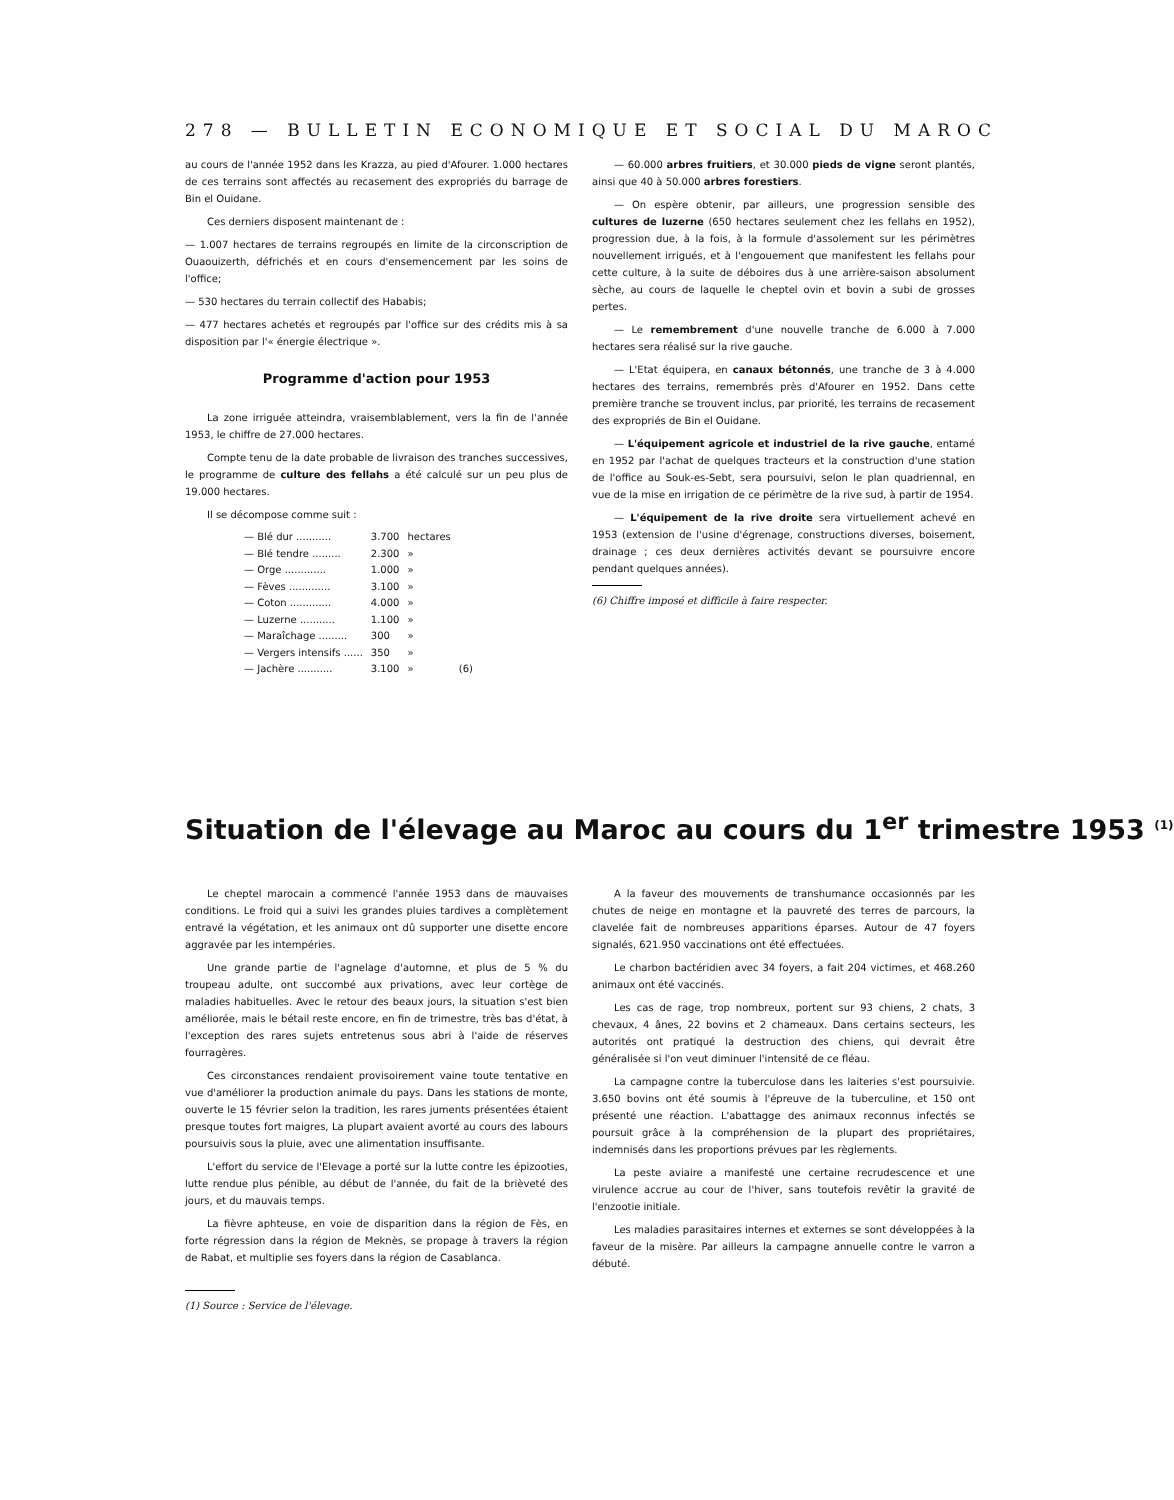278 — BULLETIN ECONOMIQUE ET SOCIAL DU MAROC
au cours de l'année 1952 dans les Krazza, au pied d'Afourer. 1.000 hectares de ces terrains sont affectés au recasement des expropriés du barrage de Bin el Ouidane.
Ces derniers disposent maintenant de :
— 1.007 hectares de terrains regroupés en limite de la circonscription de Ouaouizerth, défrichés et en cours d'ensemencement par les soins de l'office;
— 530 hectares du terrain collectif des Hababis;
— 477 hectares achetés et regroupés par l'office sur des crédits mis à sa disposition par l'« énergie électrique ».
Programme d'action pour 1953
La zone irriguée atteindra, vraisemblablement, vers la fin de l'année 1953, le chiffre de 27.000 hectares.
Compte tenu de la date probable de livraison des tranches successives, le programme de culture des fellahs a été calculé sur un peu plus de 19.000 hectares.
Il se décompose comme suit :
| — Blé dur ........... | 3.700 | hectares | |
| — Blé tendre ......... | 2.300 | » | |
| — Orge ............. | 1.000 | » | |
| — Fèves ............. | 3.100 | » | |
| — Coton ............. | 4.000 | » | |
| — Luzerne ........... | 1.100 | » | |
| — Maraîchage ......... | 300 | » | |
| — Vergers intensifs ...... | 350 | » | |
| — Jachère ........... | 3.100 | » | (6) |
— 60.000 arbres fruitiers, et 30.000 pieds de vigne seront plantés, ainsi que 40 à 50.000 arbres forestiers.
— On espère obtenir, par ailleurs, une progression sensible des cultures de luzerne (650 hectares seulement chez les fellahs en 1952), progression due, à la fois, à la formule d'assolement sur les périmètres nouvellement irrigués, et à l'engouement que manifestent les fellahs pour cette culture, à la suite de déboires dus à une arrière-saison absolument sèche, au cours de laquelle le cheptel ovin et bovin a subi de grosses pertes.
— Le remembrement d'une nouvelle tranche de 6.000 à 7.000 hectares sera réalisé sur la rive gauche.
— L'Etat équipera, en canaux bétonnés, une tranche de 3 à 4.000 hectares des terrains, remembrés près d'Afourer en 1952. Dans cette première tranche se trouvent inclus, par priorité, les terrains de recasement des expropriés de Bin el Ouidane.
— L'équipement agricole et industriel de la rive gauche, entamé en 1952 par l'achat de quelques tracteurs et la construction d'une station de l'office au Souk-es-Sebt, sera poursuivi, selon le plan quadriennal, en vue de la mise en irrigation de ce périmètre de la rive sud, à partir de 1954.
— L'équipement de la rive droite sera virtuellement achevé en 1953 (extension de l'usine d'égrenage, constructions diverses, boisement, drainage ; ces deux dernières activités devant se poursuivre encore pendant quelques années).
(6) Chiffre imposé et difficile à faire respecter.
Situation de l'élevage au Maroc au cours du 1<sup>er</sup> trimestre 1953 <sup>(1)</sup>
Le cheptel marocain a commencé l'année 1953 dans de mauvaises conditions. Le froid qui a suivi les grandes pluies tardives a complètement entravé la végétation, et les animaux ont dû supporter une disette encore aggravée par les intempéries.
Une grande partie de l'agnelage d'automne, et plus de 5 % du troupeau adulte, ont succombé aux privations, avec leur cortège de maladies habituelles. Avec le retour des beaux jours, la situation s'est bien améliorée, mais le bétail reste encore, en fin de trimestre, très bas d'état, à l'exception des rares sujets entretenus sous abri à l'aide de réserves fourragères.
Ces circonstances rendaient provisoirement vaine toute tentative en vue d'améliorer la production animale du pays. Dans les stations de monte, ouverte le 15 février selon la tradition, les rares juments présentées étaient presque toutes fort maigres, La plupart avaient avorté au cours des labours poursuivis sous la pluie, avec une alimentation insuffisante.
L'effort du service de l'Elevage a porté sur la lutte contre les épizooties, lutte rendue plus pénible, au début de l'année, du fait de la brièveté des jours, et du mauvais temps.
La fièvre aphteuse, en voie de disparition dans la région de Fès, en forte régression dans la région de Meknès, se propage à travers la région de Rabat, et multiplie ses foyers dans la région de Casablanca.
(1) Source : Service de l'élevage.
A la faveur des mouvements de transhumance occasionnés par les chutes de neige en montagne et la pauvreté des terres de parcours, la clavelée fait de nombreuses apparitions éparses. Autour de 47 foyers signalés, 621.950 vaccinations ont été effectuées.
Le charbon bactéridien avec 34 foyers, a fait 204 victimes, et 468.260 animaux ont été vaccinés.
Les cas de rage, trop nombreux, portent sur 93 chiens, 2 chats, 3 chevaux, 4 ânes, 22 bovins et 2 chameaux. Dans certains secteurs, les autorités ont pratiqué la destruction des chiens, qui devrait être généralisée si l'on veut diminuer l'intensité de ce fléau.
La campagne contre la tuberculose dans les laiteries s'est poursuivie. 3.650 bovins ont été soumis à l'épreuve de la tuberculine, et 150 ont présenté une réaction. L'abattagge des animaux reconnus infectés se poursuit grâce à la compréhension de la plupart des propriétaires, indemnisés dans les proportions prévues par les règlements.
La peste aviaire a manifesté une certaine recrudescence et une virulence accrue au cour de l'hiver, sans toutefois revêtir la gravité de l'enzootie initiale.
Les maladies parasitaires internes et externes se sont développées à la faveur de la misère. Par ailleurs la campagne annuelle contre le varron a débuté.